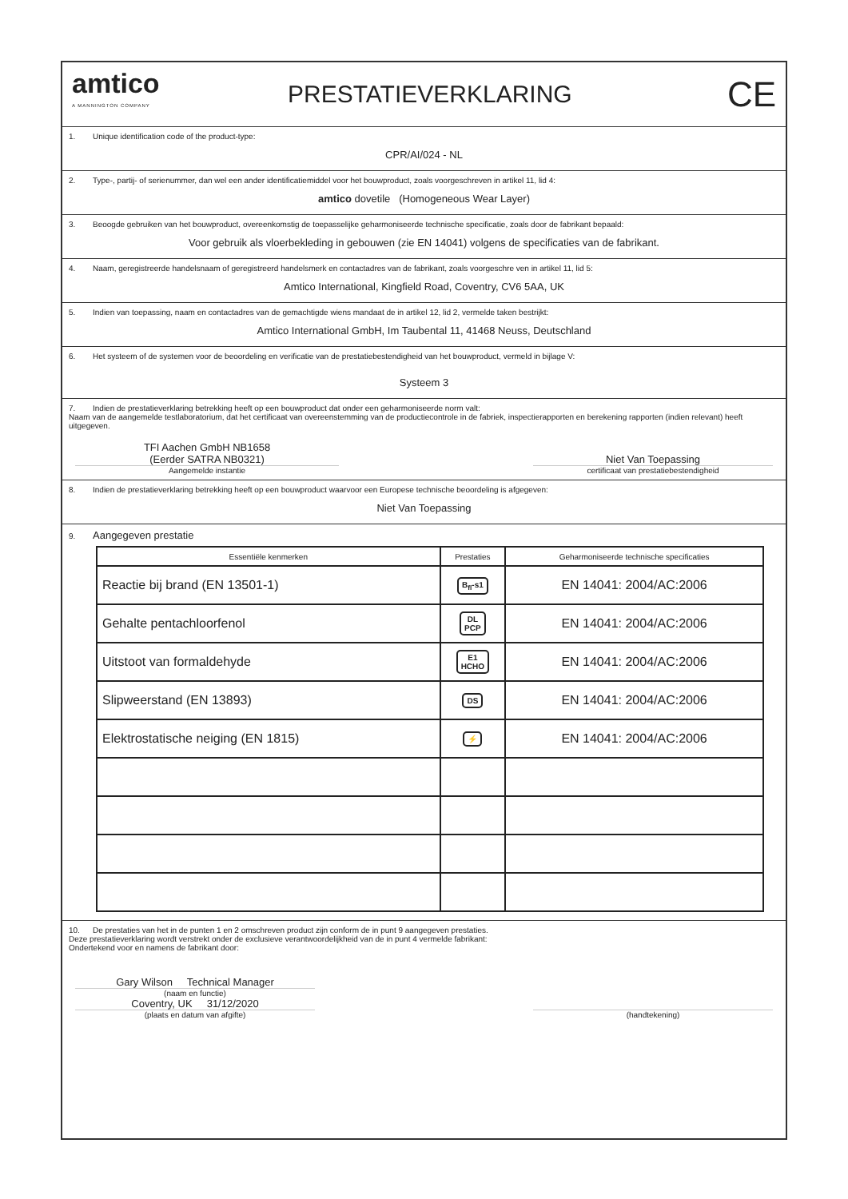amtico
A MANNINGTON COMPANY
PRESTATIEVERKLARING
CE
1. Unique identification code of the product-type:
CPR/AI/024 - NL
2. Type-, partij- of serienummer, dan wel een ander identificatiemiddel voor het bouwproduct, zoals voorgeschreven in artikel 11, lid 4:
amtico dovetile (Homogeneous Wear Layer)
3. Beoogde gebruiken van het bouwproduct, overeenkomstig de toepasselijke geharmoniseerde technische specificatie, zoals door de fabrikant bepaald:
Voor gebruik als vloerbekleding in gebouwen (zie EN 14041) volgens de specificaties van de fabrikant.
4. Naam, geregistreerde handelsnaam of geregistreerd handelsmerk en contactadres van de fabrikant, zoals voorgeschre ven in artikel 11, lid 5:
Amtico International, Kingfield Road, Coventry, CV6 5AA, UK
5. Indien van toepassing, naam en contactadres van de gemachtigde wiens mandaat de in artikel 12, lid 2, vermelde taken bestrijkt:
Amtico International GmbH, Im Taubental 11, 41468 Neuss, Deutschland
6. Het systeem of de systemen voor de beoordeling en verificatie van de prestatiebestendigheid van het bouwproduct, vermeld in bijlage V:
Systeem 3
7. Indien de prestatieverklaring betrekking heeft op een bouwproduct dat onder een geharmoniseerde norm valt:
Naam van de aangemelde testlaboratorium, dat het certificaat van overeenstemming van de productiecontrole in de fabriek, inspectierapporten en berekening rapporten (indien relevant) heeft uitgegeven.
TFI Aachen GmbH NB1658
(Eerder SATRA NB0321)
Aangemelde instantie
Niet Van Toepassing
certificaat van prestatiebestendigheid
8. Indien de prestatieverklaring betrekking heeft op een bouwproduct waarvoor een Europese technische beoordeling is afgegeven:
Niet Van Toepassing
9. Aangegeven prestatie
| Essentiële kenmerken | Prestaties | Geharmoniseerde technische specificaties |
| --- | --- | --- |
| Reactie bij brand (EN 13501-1) | B<sub>fl</sub>-s1 | EN 14041: 2004/AC:2006 |
| Gehalte pentachloorfenol | DL PCP | EN 14041: 2004/AC:2006 |
| Uitstoot van formaldehyde | E1 HCHO | EN 14041: 2004/AC:2006 |
| Slipweerstand (EN 13893) | DS | EN 14041: 2004/AC:2006 |
| Elektrostatische neiging (EN 1815) | ⚡ | EN 14041: 2004/AC:2006 |
10. De prestaties van het in de punten 1 en 2 omschreven product zijn conform de in punt 9 aangegeven prestaties.
Deze prestatieverklaring wordt verstrekt onder de exclusieve verantwoordelijkheid van de in punt 4 vermelde fabrikant:
Ondertekend voor en namens de fabrikant door:
Gary Wilson Technical Manager
(naam en functie)
Coventry, UK 31/12/2020
(plaats en datum van afgifte)
(handtekening)